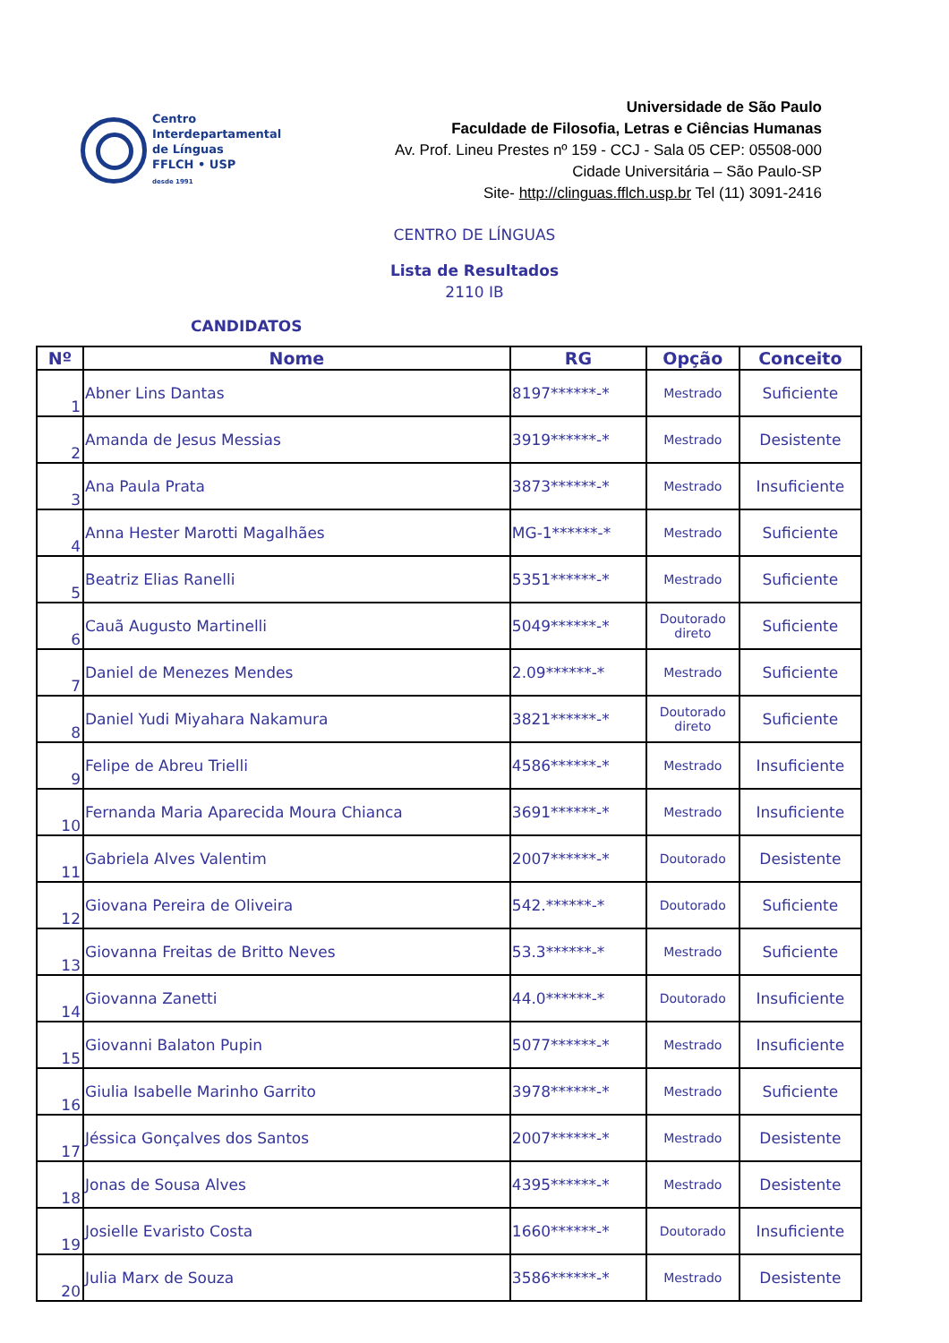Centro
Interdepartamental
de Línguas
FFLCH • USP
desde 1991
Universidade de São Paulo
Faculdade de Filosofia, Letras e Ciências Humanas
Av. Prof. Lineu Prestes nº 159 - CCJ - Sala 05 CEP: 05508-000
Cidade Universitária – São Paulo-SP
Site- http://clinguas.fflch.usp.br Tel (11) 3091-2416
CENTRO DE LÍNGUAS
Lista de Resultados
2110 IB
CANDIDATOS
| Nº | Nome | RG | Opção | Conceito |
| --- | --- | --- | --- | --- |
| 1 | Abner Lins Dantas | 8197******-* | Mestrado | Suficiente |
| 2 | Amanda de Jesus Messias | 3919******-* | Mestrado | Desistente |
| 3 | Ana Paula Prata | 3873******-* | Mestrado | Insuficiente |
| 4 | Anna Hester Marotti Magalhães | MG-1******-* | Mestrado | Suficiente |
| 5 | Beatriz Elias Ranelli | 5351******-* | Mestrado | Suficiente |
| 6 | Cauã Augusto Martinelli | 5049******-* | Doutorado direto | Suficiente |
| 7 | Daniel de Menezes Mendes | 2.09******-* | Mestrado | Suficiente |
| 8 | Daniel Yudi Miyahara Nakamura | 3821******-* | Doutorado direto | Suficiente |
| 9 | Felipe de Abreu Trielli | 4586******-* | Mestrado | Insuficiente |
| 10 | Fernanda Maria Aparecida Moura Chianca | 3691******-* | Mestrado | Insuficiente |
| 11 | Gabriela Alves Valentim | 2007******-* | Doutorado | Desistente |
| 12 | Giovana Pereira de Oliveira | 542.******-* | Doutorado | Suficiente |
| 13 | Giovanna Freitas de Britto Neves | 53.3******-* | Mestrado | Suficiente |
| 14 | Giovanna Zanetti | 44.0******-* | Doutorado | Insuficiente |
| 15 | Giovanni Balaton Pupin | 5077******-* | Mestrado | Insuficiente |
| 16 | Giulia Isabelle Marinho Garrito | 3978******-* | Mestrado | Suficiente |
| 17 | Jéssica Gonçalves dos Santos | 2007******-* | Mestrado | Desistente |
| 18 | Jonas de Sousa Alves | 4395******-* | Mestrado | Desistente |
| 19 | Josielle Evaristo Costa | 1660******-* | Doutorado | Insuficiente |
| 20 | Julia Marx de Souza | 3586******-* | Mestrado | Desistente |